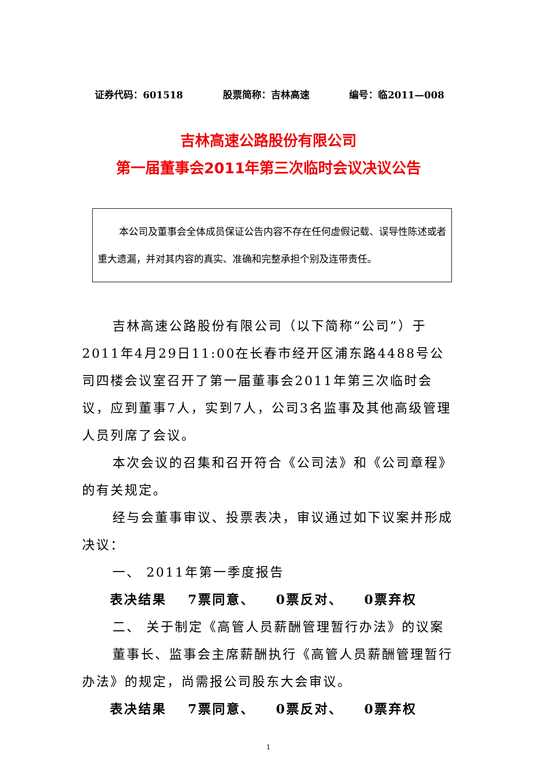证券代码：601518 股票简称：吉林高速 编号：临2011—008
吉林高速公路股份有限公司
第一届董事会2011年第三次临时会议决议公告
本公司及董事会全体成员保证公告内容不存在任何虚假记载、误导性陈述或者重大遗漏，并对其内容的真实、准确和完整承担个别及连带责任。
吉林高速公路股份有限公司（以下简称“公司”）于2011年4月29日11:00在长春市经开区浦东路4488号公司四楼会议室召开了第一届董事会2011年第三次临时会议，应到董事7人，实到7人，公司3名监事及其他高级管理人员列席了会议。
本次会议的召集和召开符合《公司法》和《公司章程》的有关规定。
经与会董事审议、投票表决，审议通过如下议案并形成决议：
一、 2011年第一季度报告
表决结果 7票同意、 0票反对、 0票弃权
二、 关于制定《高管人员薪酬管理暂行办法》的议案
董事长、监事会主席薪酬执行《高管人员薪酬管理暂行办法》的规定，尚需报公司股东大会审议。
表决结果 7票同意、 0票反对、 0票弃权
1